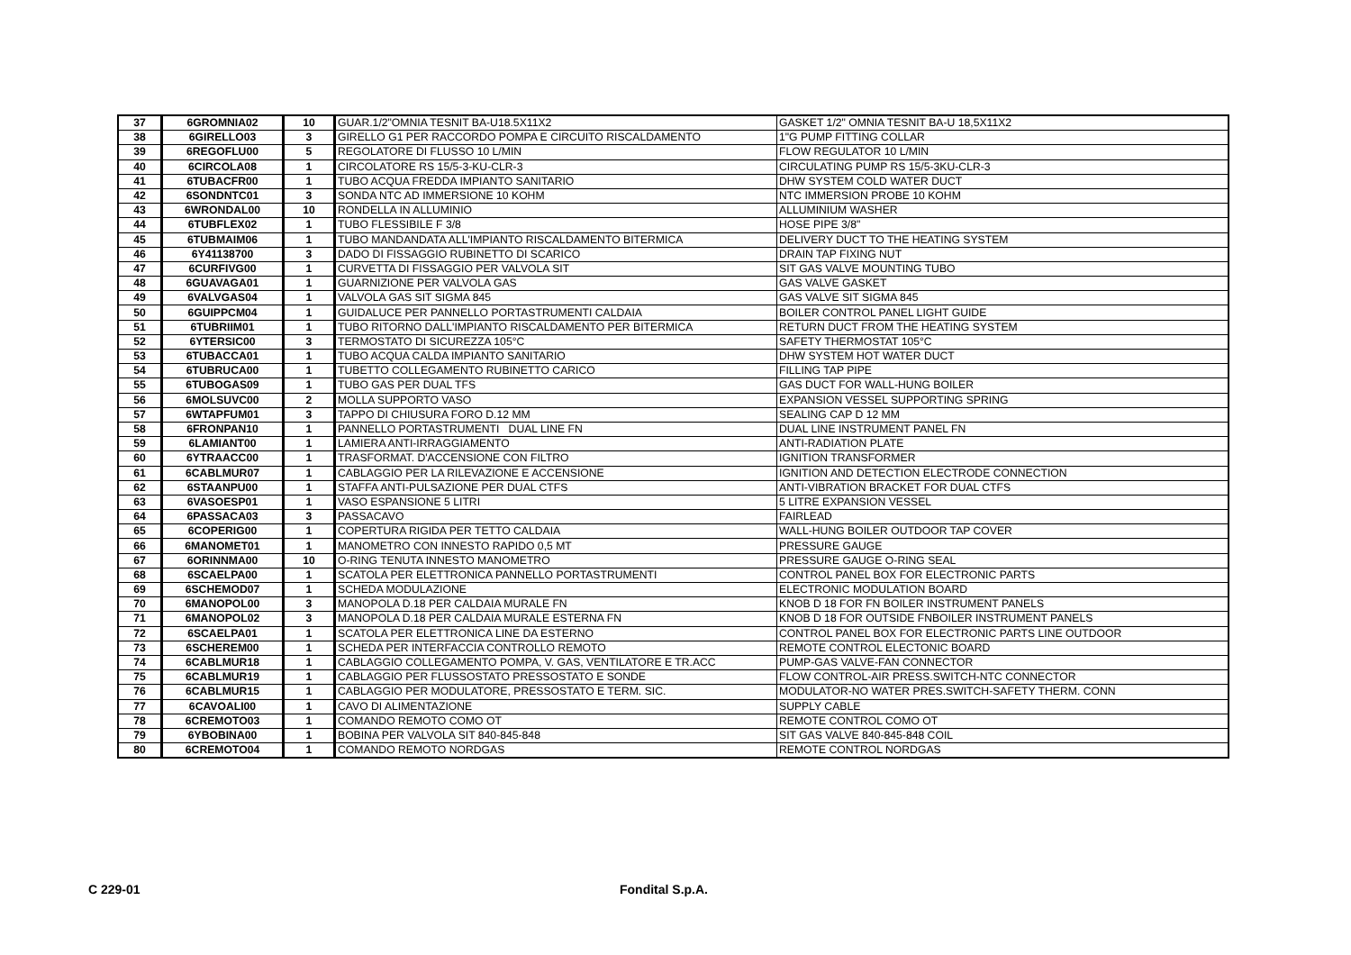| 37 | 6GROMNIA02 | 10 | GUAR.1/2"OMNIA TESNIT BA-U18.5X11X2 | GASKET 1/2" OMNIA TESNIT BA-U 18,5X11X2 |
| 38 | 6GIRELLO03 | 3 | GIRELLO G1 PER RACCORDO POMPA E CIRCUITO RISCALDAMENTO | 1"G PUMP FITTING COLLAR |
| 39 | 6REGOFLU00 | 5 | REGOLATORE DI FLUSSO 10 L/MIN | FLOW REGULATOR 10 L/MIN |
| 40 | 6CIRCOLA08 | 1 | CIRCOLATORE RS 15/5-3-KU-CLR-3 | CIRCULATING PUMP RS 15/5-3KU-CLR-3 |
| 41 | 6TUBACFR00 | 1 | TUBO ACQUA FREDDA IMPIANTO SANITARIO | DHW SYSTEM COLD WATER DUCT |
| 42 | 6SONDNTC01 | 3 | SONDA NTC AD IMMERSIONE 10 KOHM | NTC IMMERSION PROBE 10 KOHM |
| 43 | 6WRONDAL00 | 10 | RONDELLA IN ALLUMINIO | ALLUMINIUM WASHER |
| 44 | 6TUBFLEX02 | 1 | TUBO FLESSIBILE F 3/8 | HOSE PIPE 3/8" |
| 45 | 6TUBMAIM06 | 1 | TUBO MANDANDATA ALL'IMPIANTO RISCALDAMENTO BITERMICA | DELIVERY DUCT TO THE HEATING SYSTEM |
| 46 | 6Y41138700 | 3 | DADO DI FISSAGGIO RUBINETTO DI SCARICO | DRAIN TAP FIXING NUT |
| 47 | 6CURFIVG00 | 1 | CURVETTA DI FISSAGGIO PER VALVOLA SIT | SIT GAS VALVE MOUNTING TUBO |
| 48 | 6GUAVAGA01 | 1 | GUARNIZIONE PER VALVOLA GAS | GAS VALVE GASKET |
| 49 | 6VALVGAS04 | 1 | VALVOLA GAS SIT SIGMA 845 | GAS VALVE SIT SIGMA 845 |
| 50 | 6GUIPPCM04 | 1 | GUIDALUCE PER PANNELLO PORTASTRUMENTI CALDAIA | BOILER CONTROL PANEL LIGHT GUIDE |
| 51 | 6TUBRIIM01 | 1 | TUBO RITORNO DALL'IMPIANTO RISCALDAMENTO PER BITERMICA | RETURN DUCT FROM THE HEATING SYSTEM |
| 52 | 6YTERSIC00 | 3 | TERMOSTATO DI SICUREZZA 105°C | SAFETY THERMOSTAT 105°C |
| 53 | 6TUBACCA01 | 1 | TUBO ACQUA CALDA IMPIANTO SANITARIO | DHW SYSTEM HOT WATER DUCT |
| 54 | 6TUBRUCA00 | 1 | TUBETTO COLLEGAMENTO RUBINETTO CARICO | FILLING TAP PIPE |
| 55 | 6TUBOGAS09 | 1 | TUBO GAS PER DUAL TFS | GAS DUCT FOR WALL-HUNG BOILER |
| 56 | 6MOLSUVC00 | 2 | MOLLA SUPPORTO VASO | EXPANSION VESSEL SUPPORTING SPRING |
| 57 | 6WTAPFUM01 | 3 | TAPPO DI CHIUSURA FORO D.12 MM | SEALING CAP D 12 MM |
| 58 | 6FRONPAN10 | 1 | PANNELLO PORTASTRUMENTI DUAL LINE FN | DUAL LINE INSTRUMENT PANEL FN |
| 59 | 6LAMIANT00 | 1 | LAMIERA ANTI-IRRAGGIAMENTO | ANTI-RADIATION PLATE |
| 60 | 6YTRAACC00 | 1 | TRASFORMAT. D'ACCENSIONE CON FILTRO | IGNITION TRANSFORMER |
| 61 | 6CABLMUR07 | 1 | CABLAGGIO PER LA RILEVAZIONE E ACCENSIONE | IGNITION AND DETECTION ELECTRODE CONNECTION |
| 62 | 6STAANPU00 | 1 | STAFFA ANTI-PULSAZIONE PER DUAL CTFS | ANTI-VIBRATION BRACKET FOR DUAL CTFS |
| 63 | 6VASOESP01 | 1 | VASO ESPANSIONE 5 LITRI | 5 LITRE EXPANSION VESSEL |
| 64 | 6PASSACA03 | 3 | PASSACAVO | FAIRLEAD |
| 65 | 6COPERIG00 | 1 | COPERTURA RIGIDA PER TETTO CALDAIA | WALL-HUNG BOILER OUTDOOR TAP COVER |
| 66 | 6MANOMET01 | 1 | MANOMETRO CON INNESTO RAPIDO 0,5 MT | PRESSURE GAUGE |
| 67 | 6ORINNMA00 | 10 | O-RING TENUTA INNESTO MANOMETRO | PRESSURE GAUGE O-RING SEAL |
| 68 | 6SCAELPA00 | 1 | SCATOLA PER ELETTRONICA PANNELLO PORTASTRUMENTI | CONTROL PANEL BOX FOR ELECTRONIC PARTS |
| 69 | 6SCHEMOD07 | 1 | SCHEDA MODULAZIONE | ELECTRONIC MODULATION BOARD |
| 70 | 6MANOPOL00 | 3 | MANOPOLA D.18 PER CALDAIA MURALE FN | KNOB D 18 FOR FN BOILER INSTRUMENT PANELS |
| 71 | 6MANOPOL02 | 3 | MANOPOLA D.18 PER CALDAIA MURALE ESTERNA FN | KNOB D 18 FOR OUTSIDE FNBOILER INSTRUMENT PANELS |
| 72 | 6SCAELPA01 | 1 | SCATOLA PER ELETTRONICA LINE DA ESTERNO | CONTROL PANEL BOX FOR ELECTRONIC PARTS LINE OUTDOOR |
| 73 | 6SCHEREM00 | 1 | SCHEDA PER INTERFACCIA CONTROLLO REMOTO | REMOTE CONTROL ELECTONIC BOARD |
| 74 | 6CABLMUR18 | 1 | CABLAGGIO COLLEGAMENTO POMPA, V. GAS, VENTILATORE E TR.ACC | PUMP-GAS VALVE-FAN CONNECTOR |
| 75 | 6CABLMUR19 | 1 | CABLAGGIO PER FLUSSOSTATO PRESSOSTATO E SONDE | FLOW CONTROL-AIR PRESS.SWITCH-NTC CONNECTOR |
| 76 | 6CABLMUR15 | 1 | CABLAGGIO PER MODULATORE, PRESSOSTATO E TERM. SIC. | MODULATOR-NO WATER PRES.SWITCH-SAFETY THERM. CONN |
| 77 | 6CAVOALI00 | 1 | CAVO DI ALIMENTAZIONE | SUPPLY CABLE |
| 78 | 6CREMOTO03 | 1 | COMANDO REMOTO COMO OT | REMOTE CONTROL COMO OT |
| 79 | 6YBOBINA00 | 1 | BOBINA PER VALVOLA SIT 840-845-848 | SIT GAS VALVE 840-845-848 COIL |
| 80 | 6CREMOTO04 | 1 | COMANDO REMOTO NORDGAS | REMOTE CONTROL NORDGAS |
C 229-01 Fondital S.p.A.